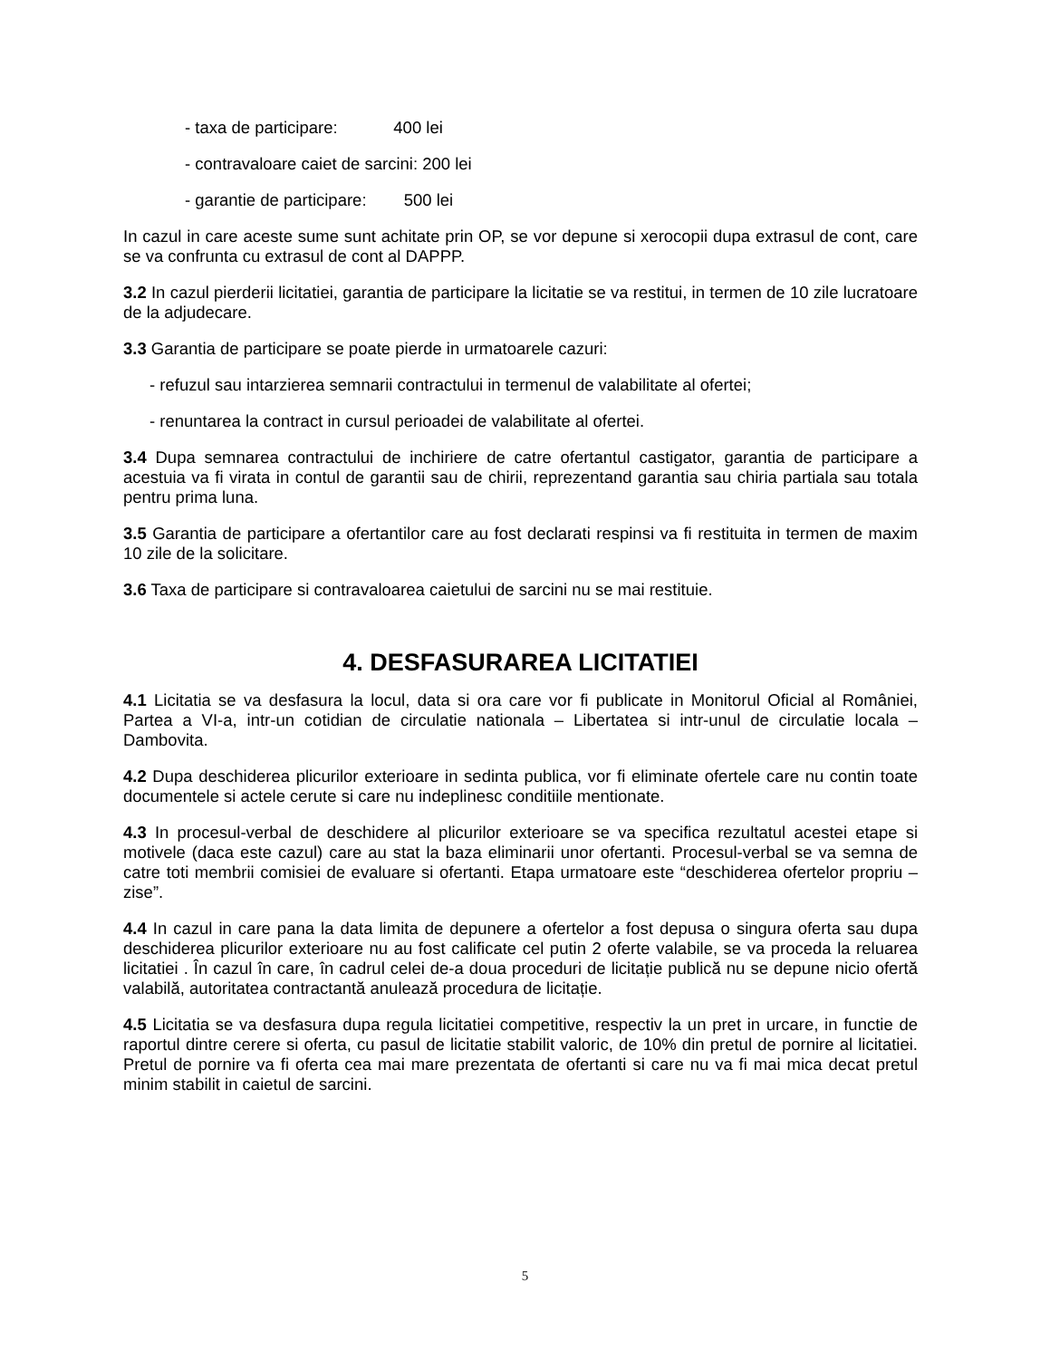- taxa de participare: 400 lei
- contravaloare caiet de sarcini: 200 lei
- garantie de participare: 500 lei
In cazul in care aceste sume sunt achitate prin OP, se vor depune si xerocopii dupa extrasul de cont, care se va confrunta cu extrasul de cont al DAPPP.
3.2 In cazul pierderii licitatiei, garantia de participare la licitatie se va restitui, in termen de 10 zile lucratoare de la adjudecare.
3.3 Garantia de participare se poate pierde in urmatoarele cazuri:
- refuzul sau intarzierea semnarii contractului in termenul de valabilitate al ofertei;
- renuntarea la contract in cursul perioadei de valabilitate al ofertei.
3.4 Dupa semnarea contractului de inchiriere de catre ofertantul castigator, garantia de participare a acestuia va fi virata in contul de garantii sau de chirii, reprezentand garantia sau chiria partiala sau totala pentru prima luna.
3.5 Garantia de participare a ofertantilor care au fost declarati respinsi va fi restituita in termen de maxim 10 zile de la solicitare.
3.6 Taxa de participare si contravaloarea caietului de sarcini nu se mai restituie.
4. DESFASURAREA LICITATIEI
4.1 Licitatia se va desfasura la locul, data si ora care vor fi publicate in Monitorul Oficial al României, Partea a VI-a, intr-un cotidian de circulatie nationala – Libertatea si intr-unul de circulatie locala – Dambovita.
4.2 Dupa deschiderea plicurilor exterioare in sedinta publica, vor fi eliminate ofertele care nu contin toate documentele si actele cerute si care nu indeplinesc conditiile mentionate.
4.3 In procesul-verbal de deschidere al plicurilor exterioare se va specifica rezultatul acestei etape si motivele (daca este cazul) care au stat la baza eliminarii unor ofertanti. Procesul-verbal se va semna de catre toti membrii comisiei de evaluare si ofertanti. Etapa urmatoare este “deschiderea ofertelor propriu –zise”.
4.4 In cazul in care pana la data limita de depunere a ofertelor a fost depusa o singura oferta sau dupa deschiderea plicurilor exterioare nu au fost calificate cel putin 2 oferte valabile, se va proceda la reluarea licitatiei . În cazul în care, în cadrul celei de-a doua proceduri de licitație publică nu se depune nicio ofertă valabilă, autoritatea contractantă anulează procedura de licitație.
4.5 Licitatia se va desfasura dupa regula licitatiei competitive, respectiv la un pret in urcare, in functie de raportul dintre cerere si oferta, cu pasul de licitatie stabilit valoric, de 10% din pretul de pornire al licitatiei. Pretul de pornire va fi oferta cea mai mare prezentata de ofertanti si care nu va fi mai mica decat pretul minim stabilit in caietul de sarcini.
5